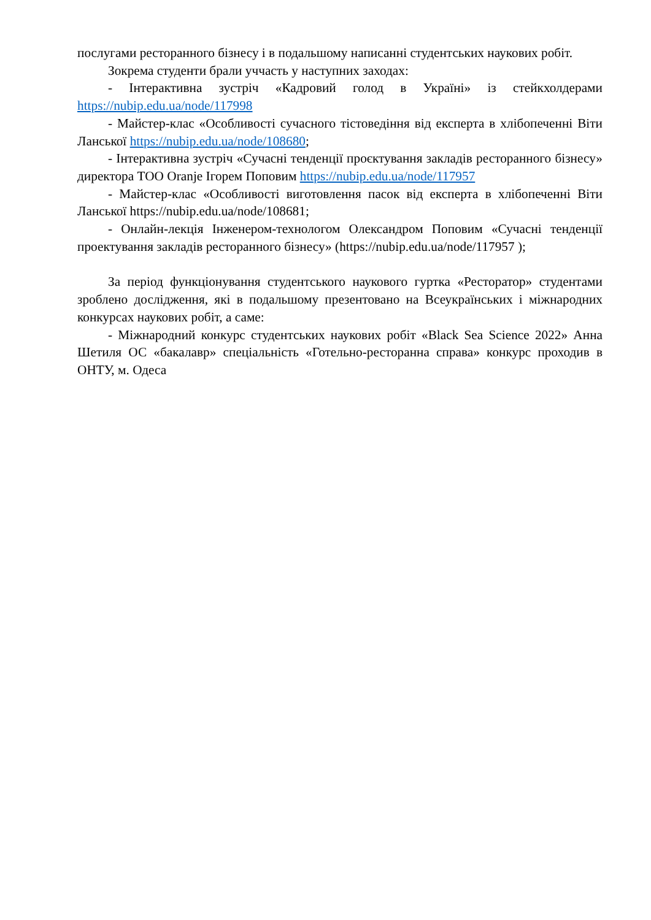послугами ресторанного бізнесу і в подальшому написанні студентських наукових робіт.
Зокрема студенти брали уччасть у наступних заходах:
- Інтерактивна зустріч «Кадровий голод в Україні» із стейкхолдерами https://nubip.edu.ua/node/117998
- Майстер-клас «Особливості сучасного тістоведіння від експерта в хлібопеченні Віти Ланської https://nubip.edu.ua/node/108680;
- Інтерактивна зустріч «Сучасні тенденції проєктування закладів ресторанного бізнесу» директора ТОО Oranje Ігорем Поповим https://nubip.edu.ua/node/117957
- Майстер-клас «Особливості виготовлення пасок від експерта в хлібопеченні Віти Ланської https://nubip.edu.ua/node/108681;
- Онлайн-лекція Інженером-технологом Олександром Поповим «Сучасні тенденції проектування закладів ресторанного бізнесу» (https://nubip.edu.ua/node/117957 );
За період функціонування студентського наукового гуртка «Ресторатор» студентами зроблено дослідження, які в подальшому презентовано на Всеукраїнських і міжнародних конкурсах наукових робіт, а саме:
- Міжнародний конкурс студентських наукових робіт «Black Sea Science 2022» Анна Шетиля ОС «бакалавр» спеціальність «Готельно-ресторанна справа» конкурс проходив в ОНТУ, м. Одеса